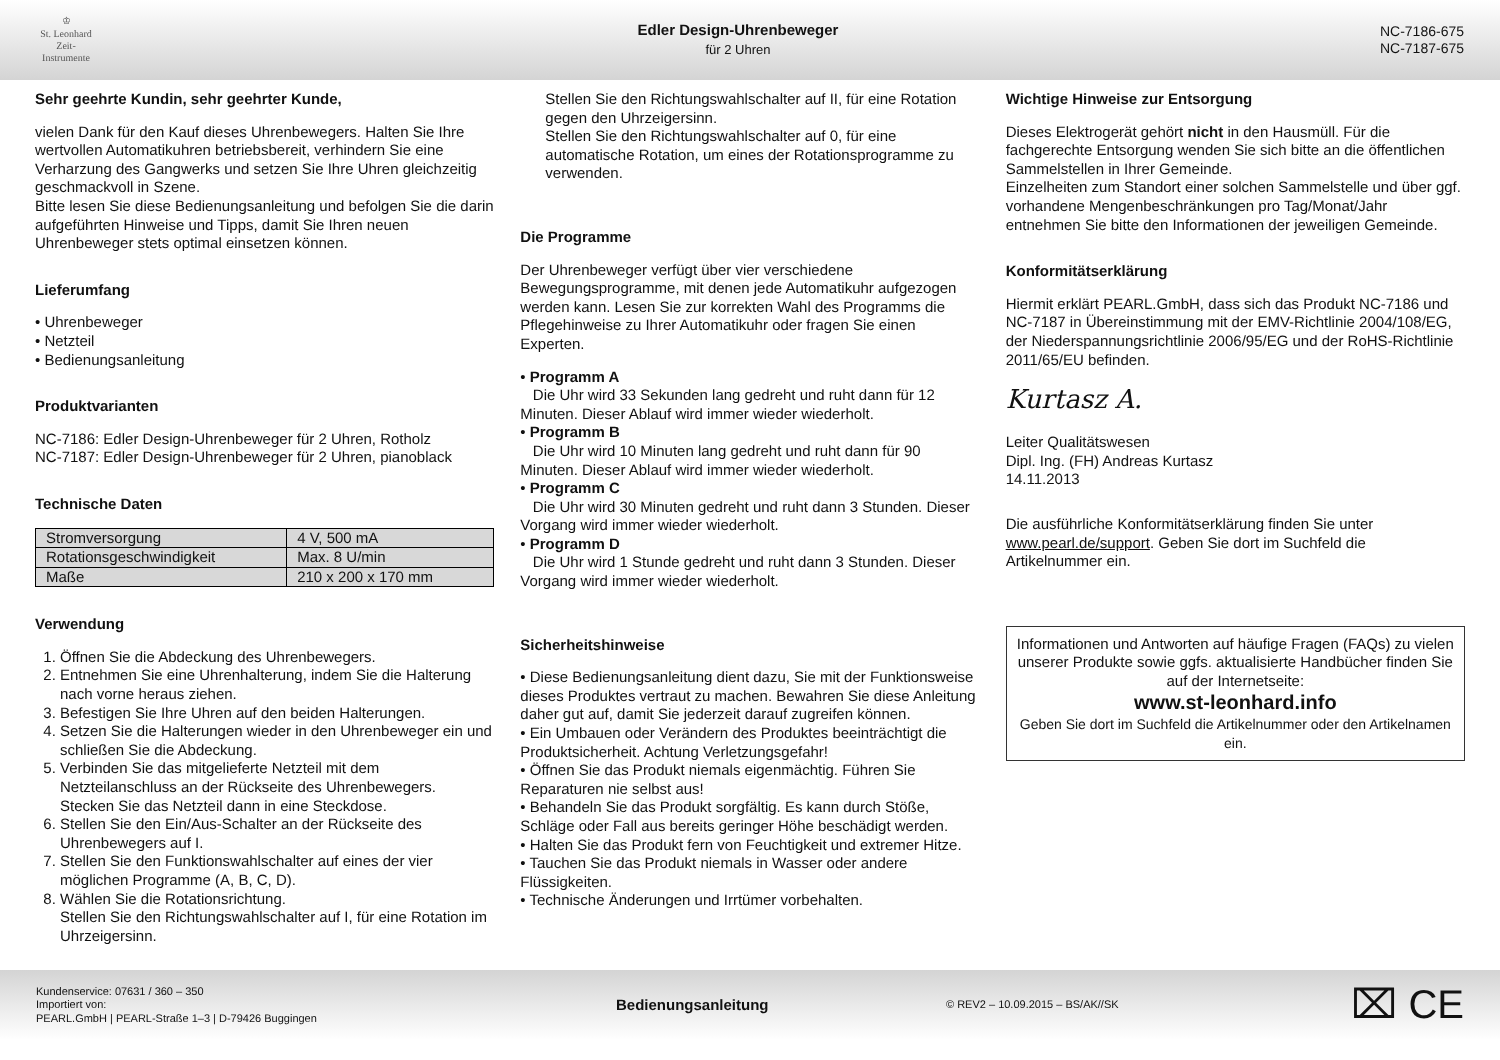♔
St. Leonhard
Zeit-Instrumente
Edler Design-Uhrenbeweger
für 2 Uhren
NC-7186-675
NC-7187-675
Sehr geehrte Kundin, sehr geehrter Kunde,
vielen Dank für den Kauf dieses Uhrenbewegers. Halten Sie Ihre wertvollen Automatikuhren betriebsbereit, verhindern Sie eine Verharzung des Gangwerks und setzen Sie Ihre Uhren gleichzeitig geschmackvoll in Szene.
Bitte lesen Sie diese Bedienungsanleitung und befolgen Sie die darin aufgeführten Hinweise und Tipps, damit Sie Ihren neuen Uhrenbeweger stets optimal einsetzen können.
Lieferumfang
• Uhrenbeweger
• Netzteil
• Bedienungsanleitung
Produktvarianten
NC-7186: Edler Design-Uhrenbeweger für 2 Uhren, Rotholz
NC-7187: Edler Design-Uhrenbeweger für 2 Uhren, pianoblack
Technische Daten
| Stromversorgung | 4 V, 500 mA |
| Rotationsgeschwindigkeit | Max. 8 U/min |
| Maße | 210 x 200 x 170 mm |
Verwendung
1. Öffnen Sie die Abdeckung des Uhrenbewegers.
2. Entnehmen Sie eine Uhrenhalterung, indem Sie die Halterung nach vorne heraus ziehen.
3. Befestigen Sie Ihre Uhren auf den beiden Halterungen.
4. Setzen Sie die Halterungen wieder in den Uhrenbeweger ein und schließen Sie die Abdeckung.
5. Verbinden Sie das mitgelieferte Netzteil mit dem Netzteilanschluss an der Rückseite des Uhrenbewegers. Stecken Sie das Netzteil dann in eine Steckdose.
6. Stellen Sie den Ein/Aus-Schalter an der Rückseite des Uhrenbewegers auf I.
7. Stellen Sie den Funktionswahlschalter auf eines der vier möglichen Programme (A, B, C, D).
8. Wählen Sie die Rotationsrichtung.
Stellen Sie den Richtungswahlschalter auf I, für eine Rotation im Uhrzeigersinn.
Stellen Sie den Richtungswahlschalter auf II, für eine Rotation gegen den Uhrzeigersinn.
Stellen Sie den Richtungswahlschalter auf 0, für eine automatische Rotation, um eines der Rotationsprogramme zu verwenden.
Die Programme
Der Uhrenbeweger verfügt über vier verschiedene Bewegungsprogramme, mit denen jede Automatikuhr aufgezogen werden kann. Lesen Sie zur korrekten Wahl des Programms die Pflegehinweise zu Ihrer Automatikuhr oder fragen Sie einen Experten.
• Programm A
Die Uhr wird 33 Sekunden lang gedreht und ruht dann für 12 Minuten. Dieser Ablauf wird immer wieder wiederholt.
• Programm B
Die Uhr wird 10 Minuten lang gedreht und ruht dann für 90 Minuten. Dieser Ablauf wird immer wieder wiederholt.
• Programm C
Die Uhr wird 30 Minuten gedreht und ruht dann 3 Stunden. Dieser Vorgang wird immer wieder wiederholt.
• Programm D
Die Uhr wird 1 Stunde gedreht und ruht dann 3 Stunden. Dieser Vorgang wird immer wieder wiederholt.
Sicherheitshinweise
• Diese Bedienungsanleitung dient dazu, Sie mit der Funktionsweise dieses Produktes vertraut zu machen. Bewahren Sie diese Anleitung daher gut auf, damit Sie jederzeit darauf zugreifen können.
• Ein Umbauen oder Verändern des Produktes beeinträchtigt die Produktsicherheit. Achtung Verletzungsgefahr!
• Öffnen Sie das Produkt niemals eigenmächtig. Führen Sie Reparaturen nie selbst aus!
• Behandeln Sie das Produkt sorgfältig. Es kann durch Stöße, Schläge oder Fall aus bereits geringer Höhe beschädigt werden.
• Halten Sie das Produkt fern von Feuchtigkeit und extremer Hitze.
• Tauchen Sie das Produkt niemals in Wasser oder andere Flüssigkeiten.
• Technische Änderungen und Irrtümer vorbehalten.
Wichtige Hinweise zur Entsorgung
Dieses Elektrogerät gehört nicht in den Hausmüll. Für die fachgerechte Entsorgung wenden Sie sich bitte an die öffentlichen Sammelstellen in Ihrer Gemeinde.
Einzelheiten zum Standort einer solchen Sammelstelle und über ggf. vorhandene Mengenbeschränkungen pro Tag/Monat/Jahr entnehmen Sie bitte den Informationen der jeweiligen Gemeinde.
Konformitätserklärung
Hiermit erklärt PEARL.GmbH, dass sich das Produkt NC-7186 und NC-7187 in Übereinstimmung mit der EMV-Richtlinie 2004/108/EG, der Niederspannungsrichtlinie 2006/95/EG und der RoHS-Richtlinie 2011/65/EU befinden.
Kurtasz A.
Leiter Qualitätswesen
Dipl. Ing. (FH) Andreas Kurtasz
14.11.2013
Die ausführliche Konformitätserklärung finden Sie unter www.pearl.de/support. Geben Sie dort im Suchfeld die Artikelnummer ein.
Informationen und Antworten auf häufige Fragen (FAQs) zu vielen unserer Produkte sowie ggfs. aktualisierte Handbücher finden Sie auf der Internetseite:
www.st-leonhard.info
Geben Sie dort im Suchfeld die Artikelnummer oder den Artikelnamen ein.
Kundenservice: 07631 / 360 – 350
Importiert von:
PEARL.GmbH | PEARL-Straße 1–3 | D-79426 Buggingen
Bedienungsanleitung
© REV2 – 10.09.2015 – BS/AK//SK
⌧ CE